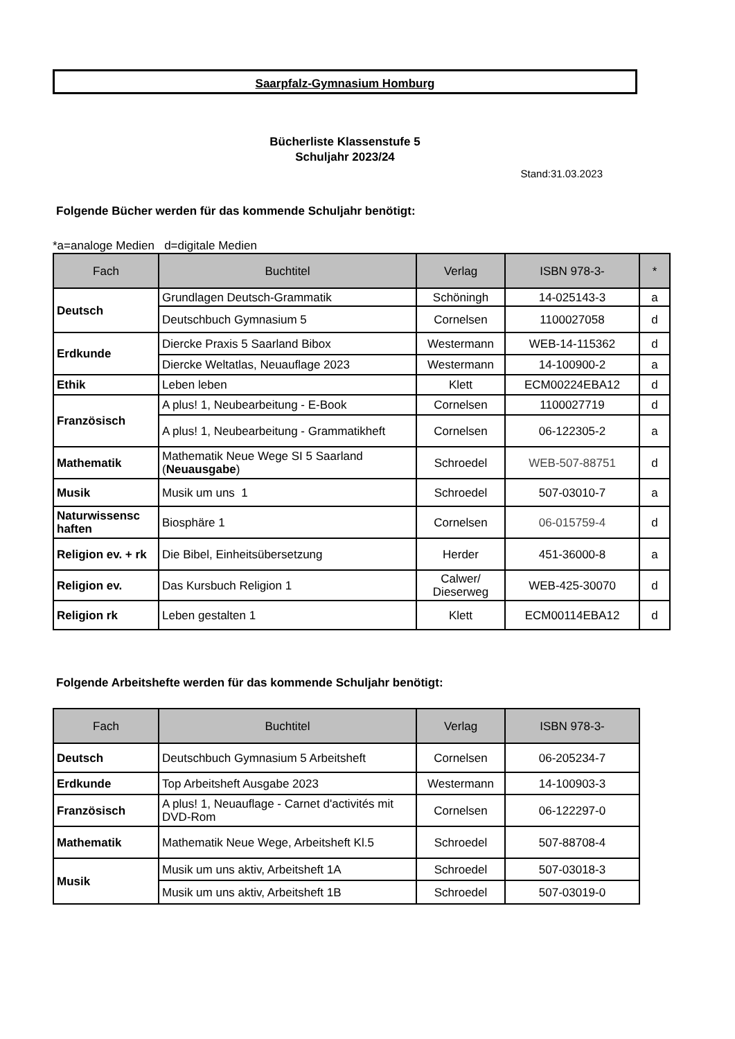Saarpfalz-Gymnasium Homburg
Bücherliste Klassenstufe 5
Schuljahr 2023/24
Stand:31.03.2023
Folgende Bücher werden für das kommende Schuljahr benötigt:
*a=analoge Medien d=digitale Medien
| Fach | Buchtitel | Verlag | ISBN 978-3- | * |
| --- | --- | --- | --- | --- |
| Deutsch | Grundlagen Deutsch-Grammatik | Schöningh | 14-025143-3 | a |
| | Deutschbuch Gymnasium 5 | Cornelsen | 1100027058 | d |
| Erdkunde | Diercke Praxis 5 Saarland Bibox | Westermann | WEB-14-115362 | d |
| | Diercke Weltatlas, Neuauflage 2023 | Westermann | 14-100900-2 | a |
| Ethik | Leben leben | Klett | ECM00224EBA12 | d |
| Französisch | A plus! 1, Neubearbeitung - E-Book | Cornelsen | 1100027719 | d |
| | A plus! 1, Neubearbeitung - Grammatikheft | Cornelsen | 06-122305-2 | a |
| Mathematik | Mathematik Neue Wege SI 5 Saarland ( Neuausgabe ) | Schroedel | WEB-507-88751 | d |
| Musik | Musik um uns 1 | Schroedel | 507-03010-7 | a |
| Naturwissensc haften | Biosphäre 1 | Cornelsen | 06-015759-4 | d |
| Religion ev. + rk | Die Bibel, Einheitsübersetzung | Herder | 451-36000-8 | a |
| Religion ev. | Das Kursbuch Religion 1 | Calwer/ Dieserweg | WEB-425-30070 | d |
| Religion rk | Leben gestalten 1 | Klett | ECM00114EBA12 | d |
Folgende Arbeitshefte werden für das kommende Schuljahr benötigt:
| Fach | Buchtitel | Verlag | ISBN 978-3- |
| --- | --- | --- | --- |
| Deutsch | Deutschbuch Gymnasium 5 Arbeitsheft | Cornelsen | 06-205234-7 |
| Erdkunde | Top Arbeitsheft Ausgabe 2023 | Westermann | 14-100903-3 |
| Französisch | A plus! 1, Neuauflage - Carnet d'activités mit DVD-Rom | Cornelsen | 06-122297-0 |
| Mathematik | Mathematik Neue Wege, Arbeitsheft Kl.5 | Schroedel | 507-88708-4 |
| Musik | Musik um uns aktiv, Arbeitsheft 1A | Schroedel | 507-03018-3 |
| | Musik um uns aktiv, Arbeitsheft 1B | Schroedel | 507-03019-0 |